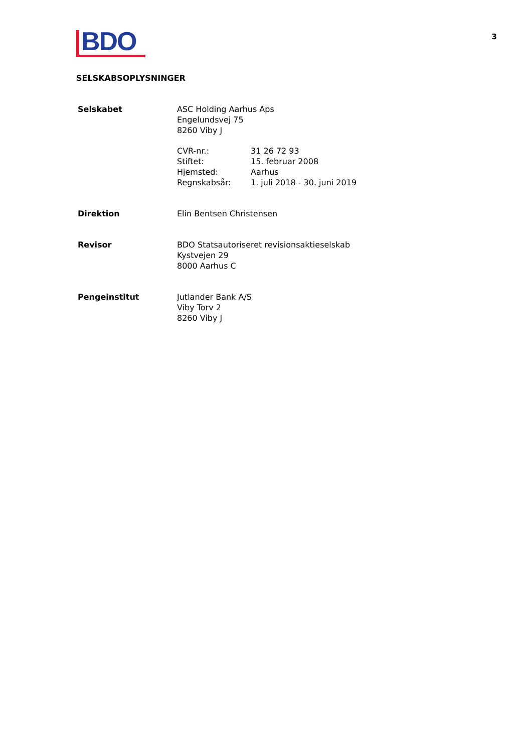BDO
3
SELSKABSOPLYSNINGER
Selskabet ASC Holding Aarhus Aps
Engelundsvej 75
8260 Viby J
CVR-nr.:
31 26 72 93
Stiftet:
15. februar 2008
Hjemsted:
Aarhus
Regnskabsår:
1. juli 2018 - 30. juni 2019
Direktion Elin Bentsen Christensen
Revisor BDO Statsautoriseret revisionsaktieselskab
Kystvejen 29
8000 Aarhus C
Pengeinstitut Jutlander Bank A/S
Viby Torv 2
8260 Viby J